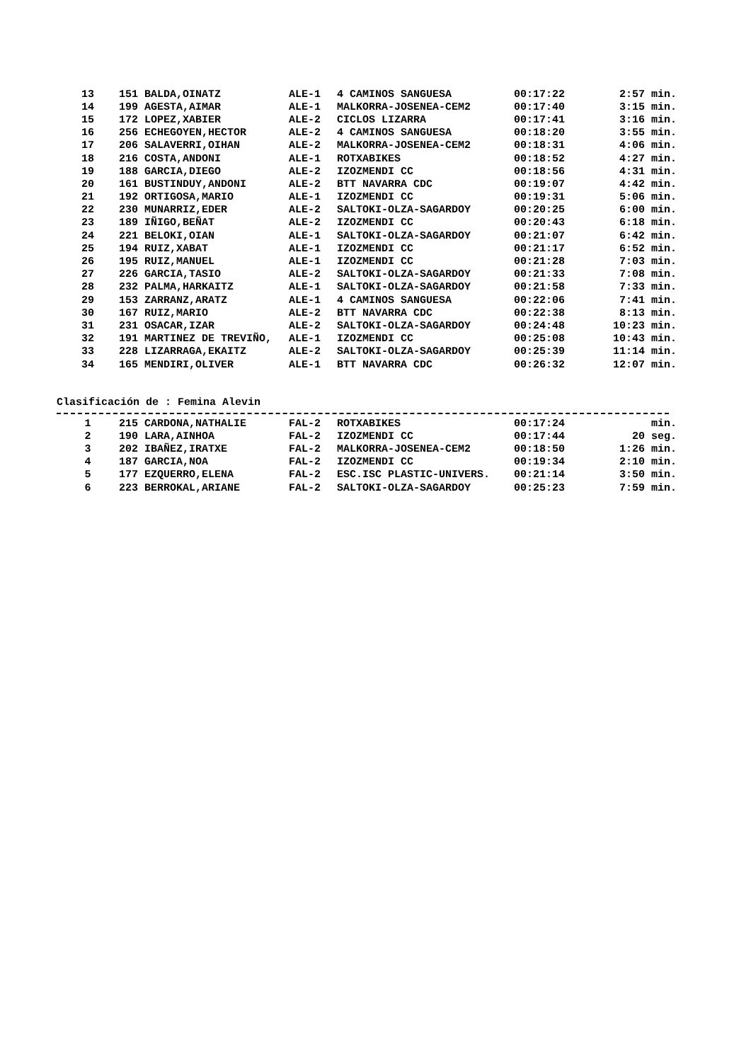| 13 | 151 BALDA,OINATZ | ALE-1 | 4 CAMINOS SANGUESA | 00:17:22 | 2:57 min. |
| 14 | 199 AGESTA,AIMAR | ALE-1 | MALKORRA-JOSENEA-CEM2 | 00:17:40 | 3:15 min. |
| 15 | 172 LOPEZ,XABIER | ALE-2 | CICLOS LIZARRA | 00:17:41 | 3:16 min. |
| 16 | 256 ECHEGOYEN,HECTOR | ALE-2 | 4 CAMINOS SANGUESA | 00:18:20 | 3:55 min. |
| 17 | 206 SALAVERRI,OIHAN | ALE-2 | MALKORRA-JOSENEA-CEM2 | 00:18:31 | 4:06 min. |
| 18 | 216 COSTA,ANDONI | ALE-1 | ROTXABIKES | 00:18:52 | 4:27 min. |
| 19 | 188 GARCIA,DIEGO | ALE-2 | IZOZMENDI CC | 00:18:56 | 4:31 min. |
| 20 | 161 BUSTINDUY,ANDONI | ALE-2 | BTT NAVARRA CDC | 00:19:07 | 4:42 min. |
| 21 | 192 ORTIGOSA,MARIO | ALE-1 | IZOZMENDI CC | 00:19:31 | 5:06 min. |
| 22 | 230 MUNARRIZ,EDER | ALE-2 | SALTOKI-OLZA-SAGARDOY | 00:20:25 | 6:00 min. |
| 23 | 189 IÑIGO,BEÑAT | ALE-2 | IZOZMENDI CC | 00:20:43 | 6:18 min. |
| 24 | 221 BELOKI,OIAN | ALE-1 | SALTOKI-OLZA-SAGARDOY | 00:21:07 | 6:42 min. |
| 25 | 194 RUIZ,XABAT | ALE-1 | IZOZMENDI CC | 00:21:17 | 6:52 min. |
| 26 | 195 RUIZ,MANUEL | ALE-1 | IZOZMENDI CC | 00:21:28 | 7:03 min. |
| 27 | 226 GARCIA,TASIO | ALE-2 | SALTOKI-OLZA-SAGARDOY | 00:21:33 | 7:08 min. |
| 28 | 232 PALMA,HARKAITZ | ALE-1 | SALTOKI-OLZA-SAGARDOY | 00:21:58 | 7:33 min. |
| 29 | 153 ZARRANZ,ARATZ | ALE-1 | 4 CAMINOS SANGUESA | 00:22:06 | 7:41 min. |
| 30 | 167 RUIZ,MARIO | ALE-2 | BTT NAVARRA CDC | 00:22:38 | 8:13 min. |
| 31 | 231 OSACAR,IZAR | ALE-2 | SALTOKI-OLZA-SAGARDOY | 00:24:48 | 10:23 min. |
| 32 | 191 MARTINEZ DE TREVIÑO, | ALE-1 | IZOZMENDI CC | 00:25:08 | 10:43 min. |
| 33 | 228 LIZARRAGA,EKAITZ | ALE-2 | SALTOKI-OLZA-SAGARDOY | 00:25:39 | 11:14 min. |
| 34 | 165 MENDIRI,OLIVER | ALE-1 | BTT NAVARRA CDC | 00:26:32 | 12:07 min. |
Clasificación de : Femina Alevin
| 1 | 215 CARDONA,NATHALIE | FAL-2 | ROTXABIKES | 00:17:24 | min. |
| 2 | 190 LARA,AINHOA | FAL-2 | IZOZMENDI CC | 00:17:44 | 20 seg. |
| 3 | 202 IBAÑEZ,IRATXE | FAL-2 | MALKORRA-JOSENEA-CEM2 | 00:18:50 | 1:26 min. |
| 4 | 187 GARCIA,NOA | FAL-2 | IZOZMENDI CC | 00:19:34 | 2:10 min. |
| 5 | 177 EZQUERRO,ELENA | FAL-2 | ESC.ISC PLASTIC-UNIVERS. | 00:21:14 | 3:50 min. |
| 6 | 223 BERROKAL,ARIANE | FAL-2 | SALTOKI-OLZA-SAGARDOY | 00:25:23 | 7:59 min. |